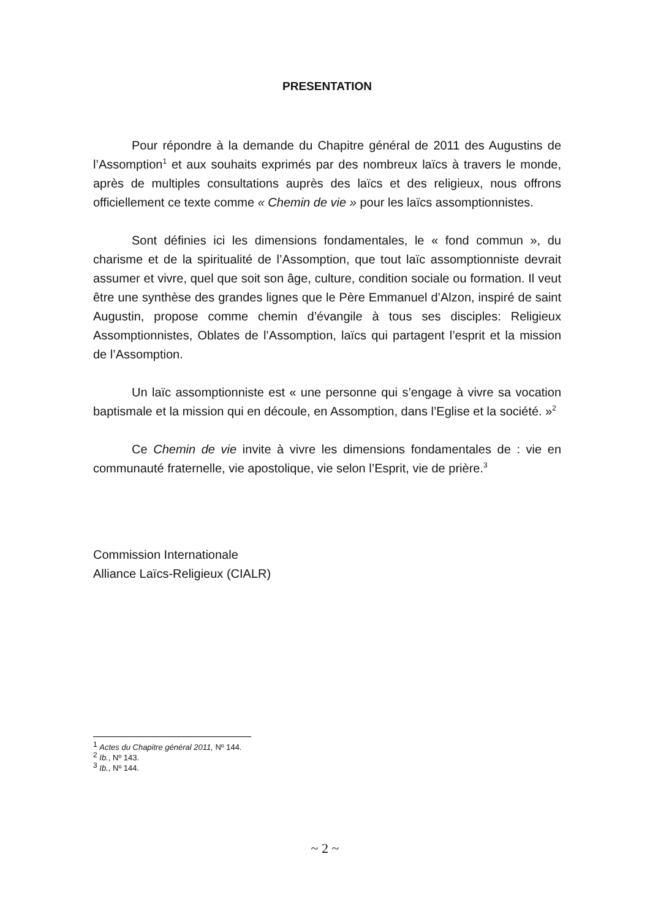PRESENTATION
Pour répondre à la demande du Chapitre général de 2011 des Augustins de l’Assomption<sup>1</sup> et aux souhaits exprimés par des nombreux laïcs à travers le monde, après de multiples consultations auprès des laïcs et des religieux, nous offrons officiellement ce texte comme « Chemin de vie » pour les laïcs assomptionnistes.
Sont définies ici les dimensions fondamentales, le « fond commun », du charisme et de la spiritualité de l’Assomption, que tout laïc assomptionniste devrait assumer et vivre, quel que soit son âge, culture, condition sociale ou formation. Il veut être une synthèse des grandes lignes que le Père Emmanuel d’Alzon, inspiré de saint Augustin, propose comme chemin d’évangile à tous ses disciples: Religieux Assomptionnistes, Oblates de l’Assomption, laïcs qui partagent l’esprit et la mission de l’Assomption.
Un laïc assomptionniste est « une personne qui s’engage à vivre sa vocation baptismale et la mission qui en découle, en Assomption, dans l’Eglise et la société. »<sup>2</sup>
Ce Chemin de vie invite à vivre les dimensions fondamentales de : vie en communauté fraternelle, vie apostolique, vie selon l’Esprit, vie de prière.<sup>3</sup>
Commission Internationale
Alliance Laïcs-Religieux (CIALR)
<sup>1</sup> Actes du Chapitre général 2011, Nº 144.
<sup>2</sup> Ib., Nº 143.
<sup>3</sup> Ib., Nº 144.
~ 2 ~